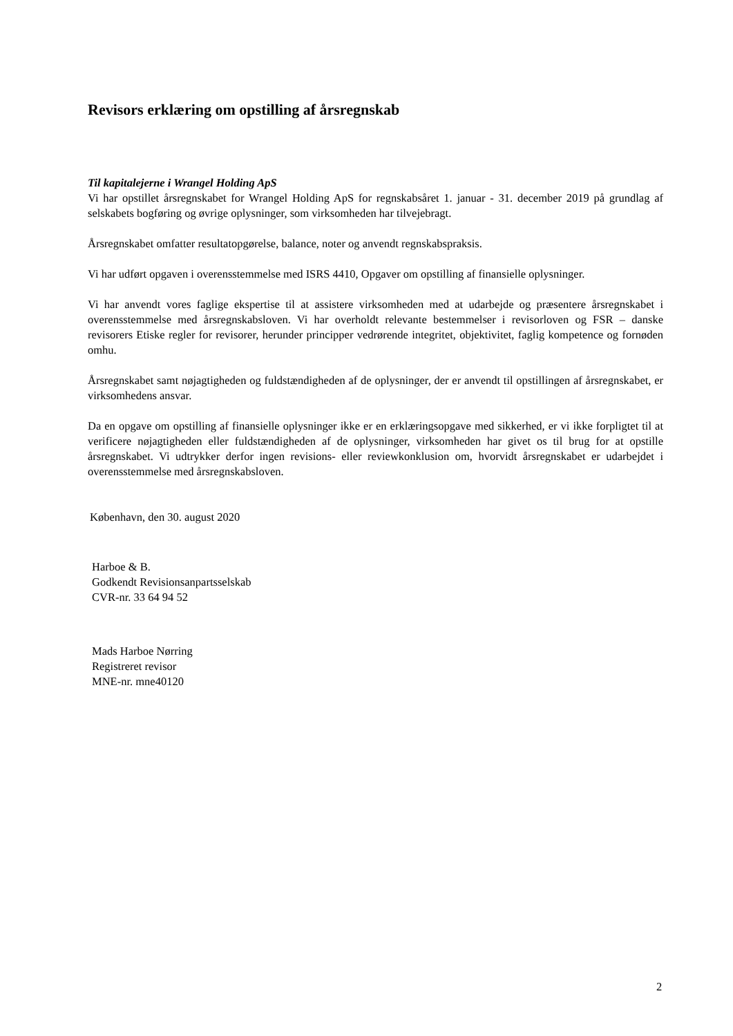Revisors erklæring om opstilling af årsregnskab
Til kapitalejerne i Wrangel Holding ApS
Vi har opstillet årsregnskabet for Wrangel Holding ApS for regnskabsåret 1. januar - 31. december 2019 på grundlag af selskabets bogføring og øvrige oplysninger, som virksomheden har tilvejebragt.
Årsregnskabet omfatter resultatopgørelse, balance, noter og anvendt regnskabspraksis.
Vi har udført opgaven i overensstemmelse med ISRS 4410, Opgaver om opstilling af finansielle oplysninger.
Vi har anvendt vores faglige ekspertise til at assistere virksomheden med at udarbejde og præsentere årsregnskabet i overensstemmelse med årsregnskabsloven. Vi har overholdt relevante bestemmelser i revisorloven og FSR – danske revisorers Etiske regler for revisorer, herunder principper vedrørende integritet, objektivitet, faglig kompetence og fornøden omhu.
Årsregnskabet samt nøjagtigheden og fuldstændigheden af de oplysninger, der er anvendt til opstillingen af årsregnskabet, er virksomhedens ansvar.
Da en opgave om opstilling af finansielle oplysninger ikke er en erklæringsopgave med sikkerhed, er vi ikke forpligtet til at verificere nøjagtigheden eller fuldstændigheden af de oplysninger, virksomheden har givet os til brug for at opstille årsregnskabet. Vi udtrykker derfor ingen revisions- eller reviewkonklusion om, hvorvidt årsregnskabet er udarbejdet i overensstemmelse med årsregnskabsloven.
København, den 30. august 2020
Harboe & B.
Godkendt Revisionsanpartsselskab
CVR-nr. 33 64 94 52
Mads Harboe Nørring
Registreret revisor
MNE-nr. mne40120
2